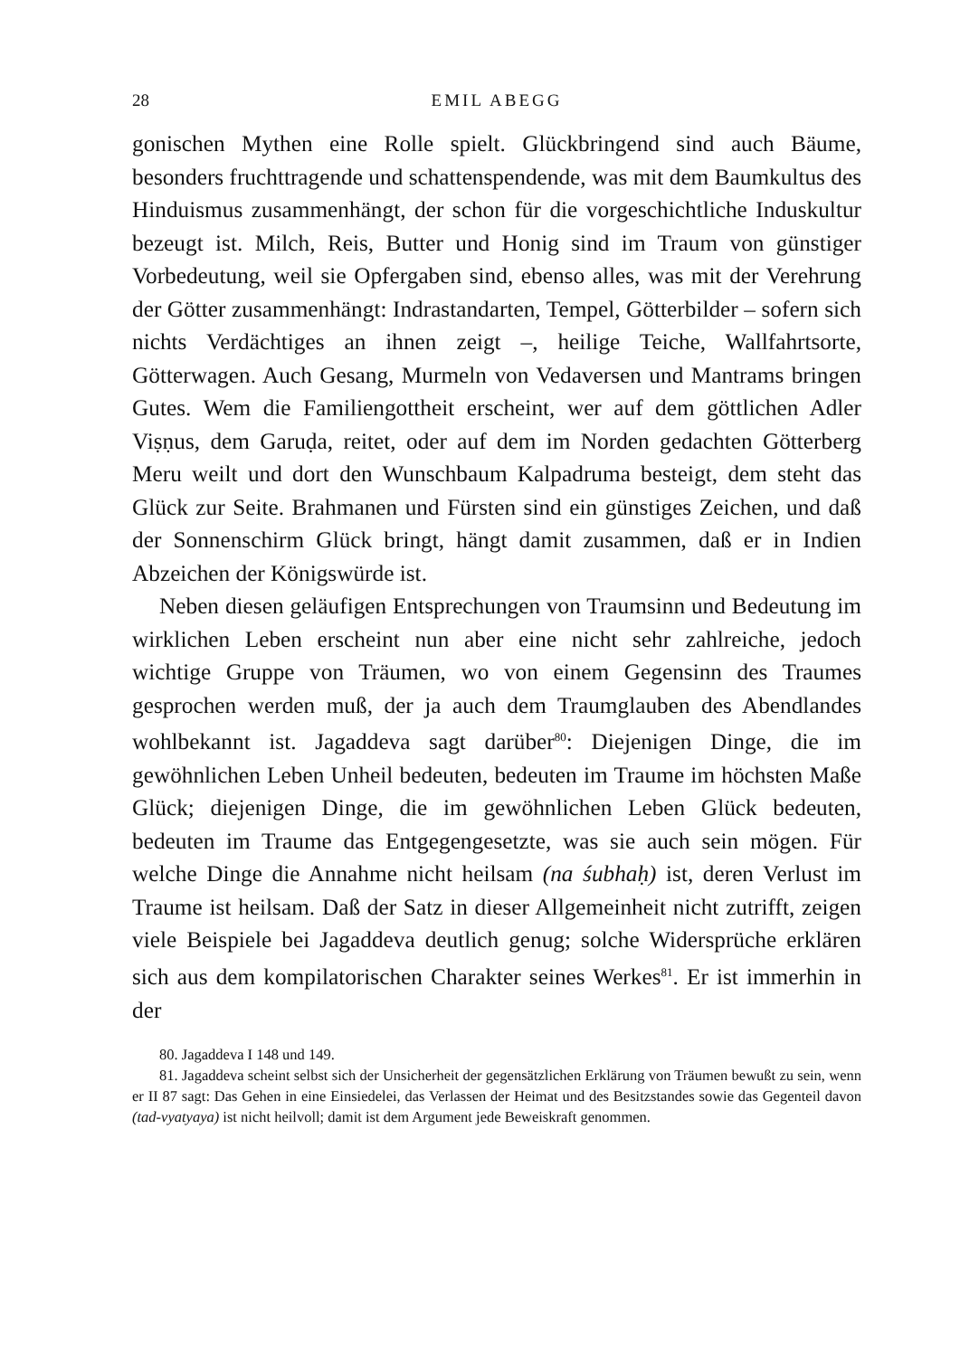28 EMIL ABEGG
gonischen Mythen eine Rolle spielt. Glückbringend sind auch Bäume, besonders fruchttragende und schattenspendende, was mit dem Baumkultus des Hinduismus zusammenhängt, der schon für die vorgeschichtliche Induskultur bezeugt ist. Milch, Reis, Butter und Honig sind im Traum von günstiger Vorbedeutung, weil sie Opfergaben sind, ebenso alles, was mit der Verehrung der Götter zusammenhängt: Indrastandarten, Tempel, Götterbilder – sofern sich nichts Verdächtiges an ihnen zeigt –, heilige Teiche, Wallfahrtsorte, Götterwagen. Auch Gesang, Murmeln von Vedaversen und Mantrams bringen Gutes. Wem die Familiengottheit erscheint, wer auf dem göttlichen Adler Viṣṇus, dem Garuḍa, reitet, oder auf dem im Norden gedachten Götterberg Meru weilt und dort den Wunschbaum Kalpadruma besteigt, dem steht das Glück zur Seite. Brahmanen und Fürsten sind ein günstiges Zeichen, und daß der Sonnenschirm Glück bringt, hängt damit zusammen, daß er in Indien Abzeichen der Königswürde ist.
Neben diesen geläufigen Entsprechungen von Traumsinn und Bedeutung im wirklichen Leben erscheint nun aber eine nicht sehr zahlreiche, jedoch wichtige Gruppe von Träumen, wo von einem Gegensinn des Traumes gesprochen werden muß, der ja auch dem Traumglauben des Abendlandes wohlbekannt ist. Jagaddeva sagt darüber<sup>80</sup>: Diejenigen Dinge, die im gewöhnlichen Leben Unheil bedeuten, bedeuten im Traume im höchsten Maße Glück; diejenigen Dinge, die im gewöhnlichen Leben Glück bedeuten, bedeuten im Traume das Entgegengesetzte, was sie auch sein mögen. Für welche Dinge die Annahme nicht heilsam (na śubhaḥ) ist, deren Verlust im Traume ist heilsam. Daß der Satz in dieser Allgemeinheit nicht zutrifft, zeigen viele Beispiele bei Jagaddeva deutlich genug; solche Widersprüche erklären sich aus dem kompilatorischen Charakter seines Werkes<sup>81</sup>. Er ist immerhin in der
80. Jagaddeva I 148 und 149.
81. Jagaddeva scheint selbst sich der Unsicherheit der gegensätzlichen Erklärung von Träumen bewußt zu sein, wenn er II 87 sagt: Das Gehen in eine Einsiedelei, das Verlassen der Heimat und des Besitzstandes sowie das Gegenteil davon (tad-vyatyaya) ist nicht heilvoll; damit ist dem Argument jede Beweiskraft genommen.